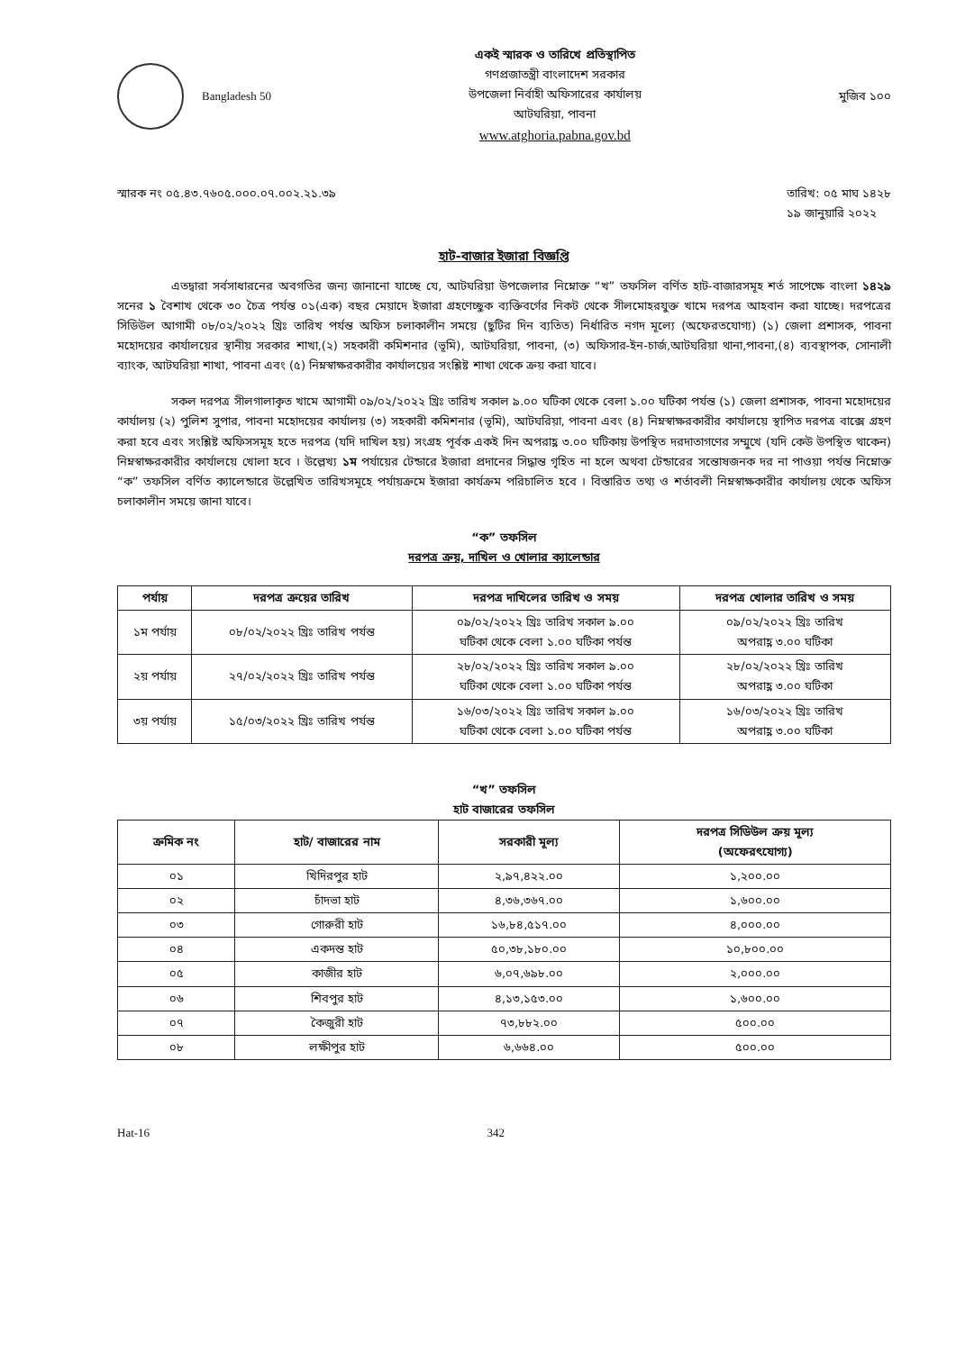Bangladesh 50
একই স্মারক ও তারিখে প্রতিস্থাপিত
গণপ্রজাতন্ত্রী বাংলাদেশ সরকার
উপজেলা নির্বাহী অফিসারের কার্যালয়
আটঘরিয়া, পাবনা
www.atghoria.pabna.gov.bd
মুজিব ১০০
স্মারক নং ০৫.৪৩.৭৬০৫.০০০.০৭.০০২.২১.৩৯
তারিখ: ০৫ মাঘ ১৪২৮
১৯ জানুয়ারি ২০২২
হাট-বাজার ইজারা বিজ্ঞপ্তি
এতদ্বারা সর্বসাধারনের অবগতির জন্য জানানো যাচ্ছে যে, আটঘরিয়া উপজেলার নিম্নোক্ত “খ” তফসিল বর্ণিত হাট-বাজারসমূহ শর্ত সাপেক্ষে বাংলা ১৪২৯ সনের ১ বৈশাখ থেকে ৩০ চৈত্র পর্যন্ত ০১(এক) বছর মেয়াদে ইজারা গ্রহণেচ্ছুক ব্যক্তিবর্গের নিকট থেকে সীলমোহরযুক্ত খামে দরপত্র আহবান করা যাচ্ছে। দরপত্রের সিডিউল আগামী ০৮/০২/২০২২ খ্রিঃ তারিখ পর্যন্ত অফিস চলাকালীন সময়ে (ছুটির দিন ব্যতিত) নির্ধারিত নগদ মূল্যে (অফেরতযোগ্য) (১) জেলা প্রশাসক, পাবনা মহোদয়ের কার্যালয়ের স্থানীয় সরকার শাখা,(২) সহকারী কমিশনার (ভূমি), আটঘরিয়া, পাবনা, (৩) অফিসার-ইন-চার্জ,আটঘরিয়া থানা,পাবনা,(৪) ব্যবস্থাপক, সোনালী ব্যাংক, আটঘরিয়া শাখা, পাবনা এবং (৫) নিম্নস্বাক্ষরকারীর কার্যালয়ের সংশ্লিষ্ট শাখা থেকে ক্রয় করা যাবে।
সকল দরপত্র সীলগালাকৃত খামে আগামী ০৯/০২/২০২২ খ্রিঃ তারিখ সকাল ৯.০০ ঘটিকা থেকে বেলা ১.০০ ঘটিকা পর্যন্ত (১) জেলা প্রশাসক, পাবনা মহোদয়ের কার্যালয় (২) পুলিশ সুপার, পাবনা মহোদয়ের কার্যালয় (৩) সহকারী কমিশনার (ভূমি), আটঘরিয়া, পাবনা এবং (৪) নিম্নস্বাক্ষরকারীর কার্যালয়ে স্থাপিত দরপত্র বাক্সে গ্রহণ করা হবে এবং সংশ্লিষ্ট অফিসসমূহ হতে দরপত্র (যদি দাখিল হয়) সংগ্রহ পূর্বক একই দিন অপরাহ্ণ ৩.০০ ঘটিকায় উপস্থিত দরদাতাগণের সম্মুখে (যদি কেউ উপস্থিত থাকেন) নিম্নস্বাক্ষরকারীর কার্যালয়ে খোলা হবে । উল্লেখ্য ১ম পর্যায়ের টেন্ডারে ইজারা প্রদানের সিদ্ধান্ত গৃহিত না হলে অথবা টেন্ডারের সন্তোষজনক দর না পাওয়া পর্যন্ত নিম্নোক্ত “ক” তফসিল বর্ণিত ক্যালেন্ডারে উল্লেখিত তারিখসমূহে পর্যায়ক্রমে ইজারা কার্যক্রম পরিচালিত হবে । বিস্তারিত তথ্য ও শর্তাবলী নিম্নস্বাক্ষকারীর কার্যালয় থেকে অফিস চলাকালীন সময়ে জানা যাবে।
“ক” তফসিল
দরপত্র ক্রয়, দাখিল ও খোলার ক্যালেন্ডার
| পর্যায় | দরপত্র ক্রয়ের তারিখ | দরপত্র দাখিলের তারিখ ও সময় | দরপত্র খোলার তারিখ ও সময় |
| --- | --- | --- | --- |
| ১ম পর্যায় | ০৮/০২/২০২২ খ্রিঃ তারিখ পর্যন্ত | ০৯/০২/২০২২ খ্রিঃ তারিখ সকাল ৯.০০ ঘটিকা থেকে বেলা ১.০০ ঘটিকা পর্যন্ত | ০৯/০২/২০২২ খ্রিঃ তারিখ অপরাহ্ণ ৩.০০ ঘটিকা |
| ২য় পর্যায় | ২৭/০২/২০২২ খ্রিঃ তারিখ পর্যন্ত | ২৮/০২/২০২২ খ্রিঃ তারিখ সকাল ৯.০০ ঘটিকা থেকে বেলা ১.০০ ঘটিকা পর্যন্ত | ২৮/০২/২০২২ খ্রিঃ তারিখ অপরাহ্ণ ৩.০০ ঘটিকা |
| ৩য় পর্যায় | ১৫/০৩/২০২২ খ্রিঃ তারিখ পর্যন্ত | ১৬/০৩/২০২২ খ্রিঃ তারিখ সকাল ৯.০০ ঘটিকা থেকে বেলা ১.০০ ঘটিকা পর্যন্ত | ১৬/০৩/২০২২ খ্রিঃ তারিখ অপরাহ্ণ ৩.০০ ঘটিকা |
“খ” তফসিল
হাট বাজারের তফসিল
| ক্রমিক নং | হাট/ বাজারের নাম | সরকারী মূল্য | দরপত্র সিডিউল ক্রয় মূল্য (অফেরৎযোগ্য) |
| --- | --- | --- | --- |
| ০১ | খিদিরপুর হাট | ২,৯৭,৪২২.০০ | ১,২০০.০০ |
| ০২ | চাঁদভা হাট | ৪,৩৬,৩৬৭.০০ | ১,৬০০.০০ |
| ০৩ | গোরুরী হাট | ১৬,৮৪,৫১৭.০০ | ৪,০০০.০০ |
| ০৪ | একদন্ত হাট | ৫০,৩৮,১৮০.০০ | ১০,৮০০.০০ |
| ০৫ | কাজীর হাট | ৬,০৭,৬৯৮.০০ | ২,০০০.০০ |
| ০৬ | শিবপুর হাট | ৪,১৩,১৫৩.০০ | ১,৬০০.০০ |
| ০৭ | কৈজুরী হাট | ৭৩,৮৮২.০০ | ৫০০.০০ |
| ০৮ | লক্ষীপুর হাট | ৬,৬৬৪.০০ | ৫০০.০০ |
Hat-16 342